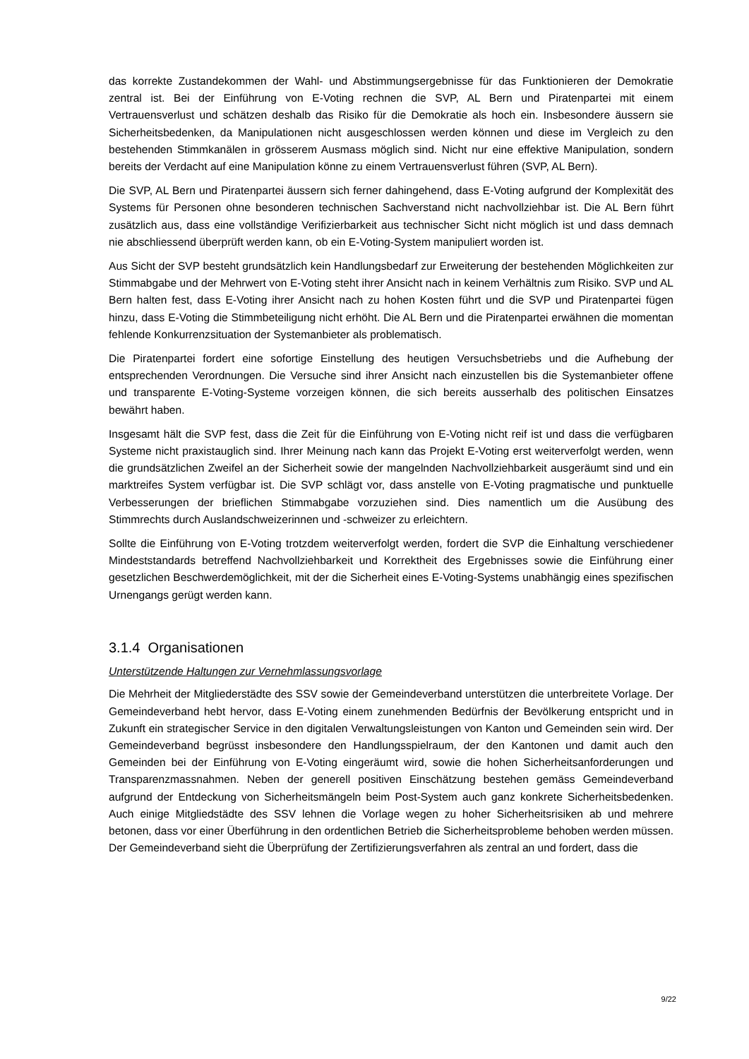das korrekte Zustandekommen der Wahl- und Abstimmungsergebnisse für das Funktionieren der Demokratie zentral ist. Bei der Einführung von E-Voting rechnen die SVP, AL Bern und Piratenpartei mit einem Vertrauensverlust und schätzen deshalb das Risiko für die Demokratie als hoch ein. Insbesondere äussern sie Sicherheitsbedenken, da Manipulationen nicht ausgeschlossen werden können und diese im Vergleich zu den bestehenden Stimmkanälen in grösserem Ausmass möglich sind. Nicht nur eine effektive Manipulation, sondern bereits der Verdacht auf eine Manipulation könne zu einem Vertrauensverlust führen (SVP, AL Bern).
Die SVP, AL Bern und Piratenpartei äussern sich ferner dahingehend, dass E-Voting aufgrund der Komplexität des Systems für Personen ohne besonderen technischen Sachverstand nicht nachvollziehbar ist. Die AL Bern führt zusätzlich aus, dass eine vollständige Verifizierbarkeit aus technischer Sicht nicht möglich ist und dass demnach nie abschliessend überprüft werden kann, ob ein E-Voting-System manipuliert worden ist.
Aus Sicht der SVP besteht grundsätzlich kein Handlungsbedarf zur Erweiterung der bestehenden Möglichkeiten zur Stimmabgabe und der Mehrwert von E-Voting steht ihrer Ansicht nach in keinem Verhältnis zum Risiko. SVP und AL Bern halten fest, dass E-Voting ihrer Ansicht nach zu hohen Kosten führt und die SVP und Piratenpartei fügen hinzu, dass E-Voting die Stimmbeteiligung nicht erhöht. Die AL Bern und die Piratenpartei erwähnen die momentan fehlende Konkurrenzsituation der Systemanbieter als problematisch.
Die Piratenpartei fordert eine sofortige Einstellung des heutigen Versuchsbetriebs und die Aufhebung der entsprechenden Verordnungen. Die Versuche sind ihrer Ansicht nach einzustellen bis die Systemanbieter offene und transparente E-Voting-Systeme vorzeigen können, die sich bereits ausserhalb des politischen Einsatzes bewährt haben.
Insgesamt hält die SVP fest, dass die Zeit für die Einführung von E-Voting nicht reif ist und dass die verfügbaren Systeme nicht praxistauglich sind. Ihrer Meinung nach kann das Projekt E-Voting erst weiterverfolgt werden, wenn die grundsätzlichen Zweifel an der Sicherheit sowie der mangelnden Nachvollziehbarkeit ausgeräumt sind und ein marktreifes System verfügbar ist. Die SVP schlägt vor, dass anstelle von E-Voting pragmatische und punktuelle Verbesserungen der brieflichen Stimmabgabe vorzuziehen sind. Dies namentlich um die Ausübung des Stimmrechts durch Auslandschweizerinnen und -schweizer zu erleichtern.
Sollte die Einführung von E-Voting trotzdem weiterverfolgt werden, fordert die SVP die Einhaltung verschiedener Mindeststandards betreffend Nachvollziehbarkeit und Korrektheit des Ergebnisses sowie die Einführung einer gesetzlichen Beschwerdemöglichkeit, mit der die Sicherheit eines E-Voting-Systems unabhängig eines spezifischen Urnengangs gerügt werden kann.
3.1.4 Organisationen
Unterstützende Haltungen zur Vernehmlassungsvorlage
Die Mehrheit der Mitgliederstädte des SSV sowie der Gemeindeverband unterstützen die unterbreitete Vorlage. Der Gemeindeverband hebt hervor, dass E-Voting einem zunehmenden Bedürfnis der Bevölkerung entspricht und in Zukunft ein strategischer Service in den digitalen Verwaltungsleistungen von Kanton und Gemeinden sein wird. Der Gemeindeverband begrüsst insbesondere den Handlungsspielraum, der den Kantonen und damit auch den Gemeinden bei der Einführung von E-Voting eingeräumt wird, sowie die hohen Sicherheitsanforderungen und Transparenzmassnahmen. Neben der generell positiven Einschätzung bestehen gemäss Gemeindeverband aufgrund der Entdeckung von Sicherheitsmängeln beim Post-System auch ganz konkrete Sicherheitsbedenken. Auch einige Mitgliedstädte des SSV lehnen die Vorlage wegen zu hoher Sicherheitsrisiken ab und mehrere betonen, dass vor einer Überführung in den ordentlichen Betrieb die Sicherheitsprobleme behoben werden müssen. Der Gemeindeverband sieht die Überprüfung der Zertifizierungsverfahren als zentral an und fordert, dass die
9/22